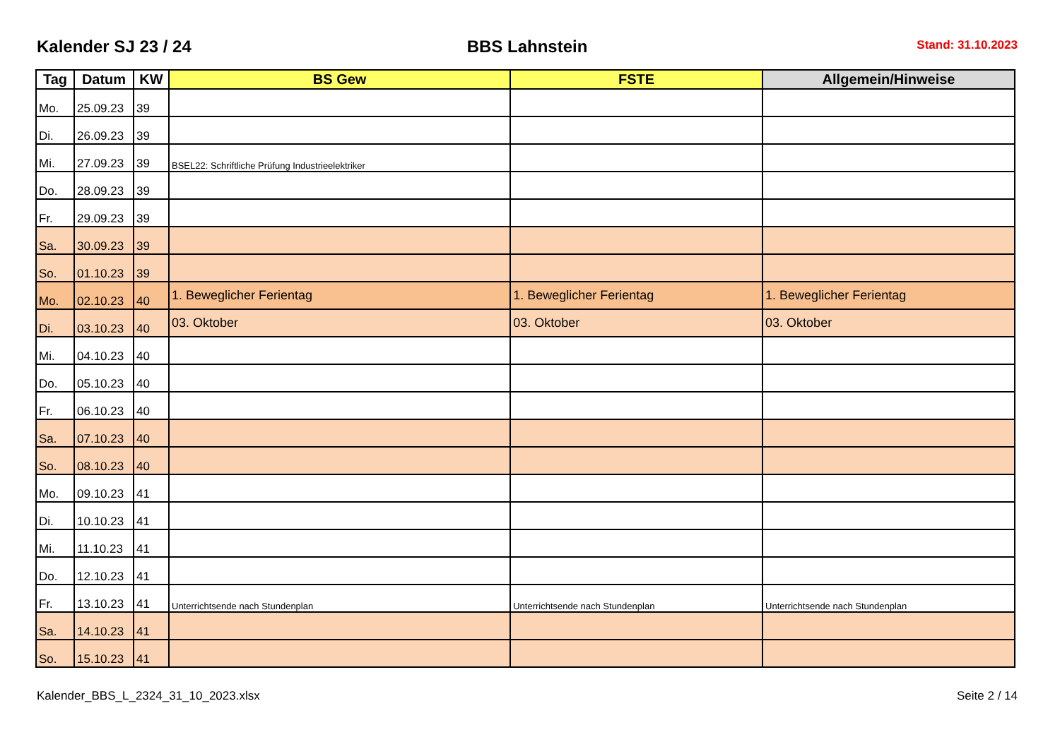Kalender SJ 23 / 24
BBS Lahnstein
Stand: 31.10.2023
| Tag | Datum | KW | BS Gew | FSTE | Allgemein/Hinweise |
| --- | --- | --- | --- | --- | --- |
| Mo. | 25.09.23 | 39 | | | |
| Di. | 26.09.23 | 39 | | | |
| Mi. | 27.09.23 | 39 | BSEL22: Schriftliche Prüfung Industrieelektriker | | |
| Do. | 28.09.23 | 39 | | | |
| Fr. | 29.09.23 | 39 | | | |
| Sa. | 30.09.23 | 39 | | | |
| So. | 01.10.23 | 39 | | | |
| Mo. | 02.10.23 | 40 | 1. Beweglicher Ferientag | 1. Beweglicher Ferientag | 1. Beweglicher Ferientag |
| Di. | 03.10.23 | 40 | 03. Oktober | 03. Oktober | 03. Oktober |
| Mi. | 04.10.23 | 40 | | | |
| Do. | 05.10.23 | 40 | | | |
| Fr. | 06.10.23 | 40 | | | |
| Sa. | 07.10.23 | 40 | | | |
| So. | 08.10.23 | 40 | | | |
| Mo. | 09.10.23 | 41 | | | |
| Di. | 10.10.23 | 41 | | | |
| Mi. | 11.10.23 | 41 | | | |
| Do. | 12.10.23 | 41 | | | |
| Fr. | 13.10.23 | 41 | Unterrichtsende nach Stundenplan | Unterrichtsende nach Stundenplan | Unterrichtsende nach Stundenplan |
| Sa. | 14.10.23 | 41 | | | |
| So. | 15.10.23 | 41 | | | |
Kalender_BBS_L_2324_31_10_2023.xlsx Seite 2 / 14